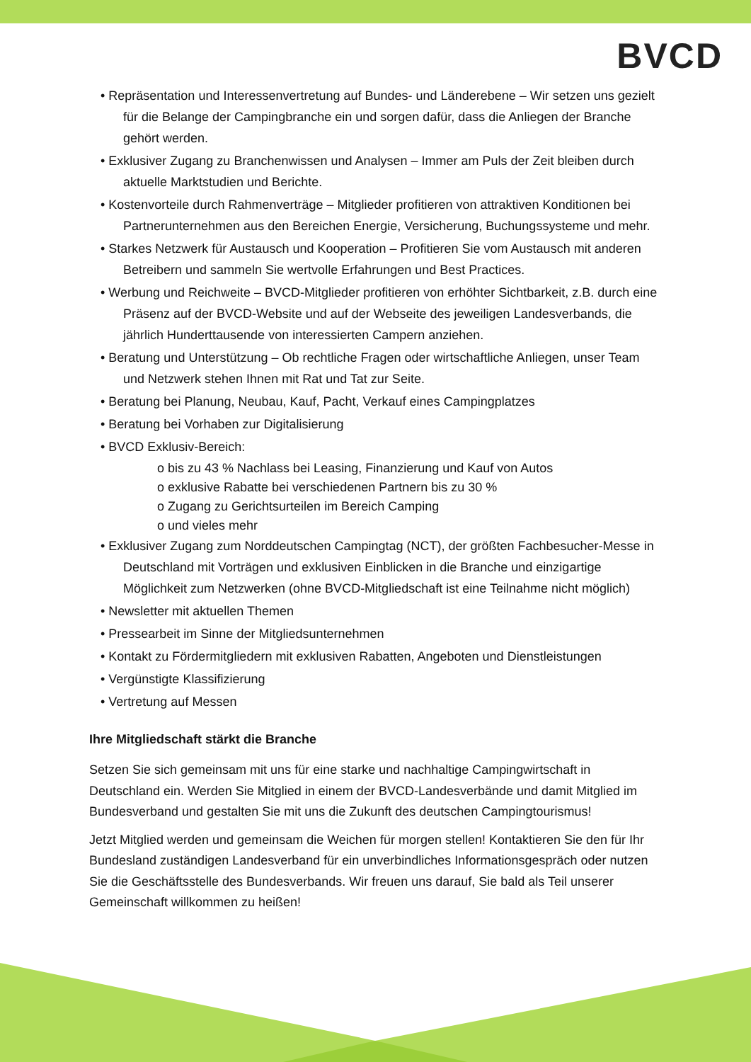BVCD
• Repräsentation und Interessenvertretung auf Bundes- und Länderebene – Wir setzen uns gezielt für die Belange der Campingbranche ein und sorgen dafür, dass die Anliegen der Branche gehört werden.
• Exklusiver Zugang zu Branchenwissen und Analysen – Immer am Puls der Zeit bleiben durch aktuelle Marktstudien und Berichte.
• Kostenvorteile durch Rahmenverträge – Mitglieder profitieren von attraktiven Konditionen bei Partnerunternehmen aus den Bereichen Energie, Versicherung, Buchungssysteme und mehr.
• Starkes Netzwerk für Austausch und Kooperation – Profitieren Sie vom Austausch mit anderen Betreibern und sammeln Sie wertvolle Erfahrungen und Best Practices.
• Werbung und Reichweite – BVCD-Mitglieder profitieren von erhöhter Sichtbarkeit, z.B. durch eine Präsenz auf der BVCD-Website und auf der Webseite des jeweiligen Landesverbands, die jährlich Hunderttausende von interessierten Campern anziehen.
• Beratung und Unterstützung – Ob rechtliche Fragen oder wirtschaftliche Anliegen, unser Team und Netzwerk stehen Ihnen mit Rat und Tat zur Seite.
• Beratung bei Planung, Neubau, Kauf, Pacht, Verkauf eines Campingplatzes
• Beratung bei Vorhaben zur Digitalisierung
• BVCD Exklusiv-Bereich:
o bis zu 43 % Nachlass bei Leasing, Finanzierung und Kauf von Autos
o exklusive Rabatte bei verschiedenen Partnern bis zu 30 %
o Zugang zu Gerichtsurteilen im Bereich Camping
o und vieles mehr
• Exklusiver Zugang zum Norddeutschen Campingtag (NCT), der größten Fachbesucher-Messe in Deutschland mit Vorträgen und exklusiven Einblicken in die Branche und einzigartige Möglichkeit zum Netzwerken (ohne BVCD-Mitgliedschaft ist eine Teilnahme nicht möglich)
• Newsletter mit aktuellen Themen
• Pressearbeit im Sinne der Mitgliedsunternehmen
• Kontakt zu Fördermitgliedern mit exklusiven Rabatten, Angeboten und Dienstleistungen
• Vergünstigte Klassifizierung
• Vertretung auf Messen
Ihre Mitgliedschaft stärkt die Branche
Setzen Sie sich gemeinsam mit uns für eine starke und nachhaltige Campingwirtschaft in Deutschland ein. Werden Sie Mitglied in einem der BVCD-Landesverbände und damit Mitglied im Bundesverband und gestalten Sie mit uns die Zukunft des deutschen Campingtourismus!
Jetzt Mitglied werden und gemeinsam die Weichen für morgen stellen! Kontaktieren Sie den für Ihr Bundesland zuständigen Landesverband für ein unverbindliches Informationsgespräch oder nutzen Sie die Geschäftsstelle des Bundesverbands. Wir freuen uns darauf, Sie bald als Teil unserer Gemeinschaft willkommen zu heißen!